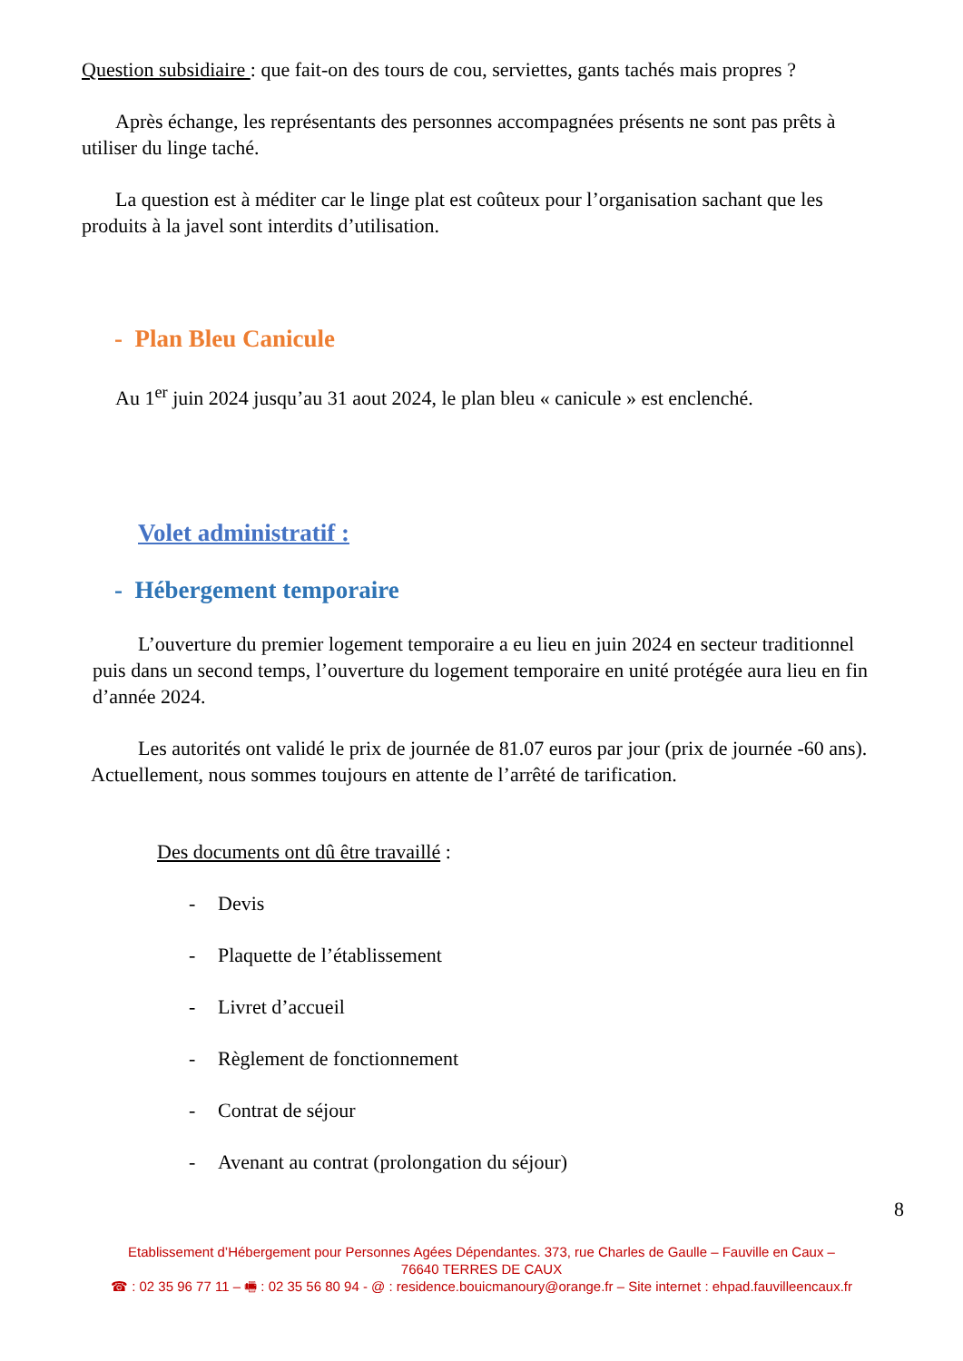Question subsidiaire : que fait-on des tours de cou, serviettes, gants tachés mais propres ?
Après échange, les représentants des personnes accompagnées présents ne sont pas prêts à utiliser du linge taché.
La question est à méditer car le linge plat est coûteux pour l’organisation sachant que les produits à la javel sont interdits d’utilisation.
- Plan Bleu Canicule
Au 1<sup>er</sup> juin 2024 jusqu’au 31 aout 2024, le plan bleu « canicule » est enclenché.
Volet administratif :
- Hébergement temporaire
L’ouverture du premier logement temporaire a eu lieu en juin 2024 en secteur traditionnel puis dans un second temps, l’ouverture du logement temporaire en unité protégée aura lieu en fin d’année 2024.
Les autorités ont validé le prix de journée de 81.07 euros par jour (prix de journée -60 ans). Actuellement, nous sommes toujours en attente de l’arrêté de tarification.
Des documents ont dû être travaillé :
- Devis
- Plaquette de l’établissement
- Livret d’accueil
- Règlement de fonctionnement
- Contrat de séjour
- Avenant au contrat (prolongation du séjour)
8
Etablissement d’Hébergement pour Personnes Agées Dépendantes. 373, rue Charles de Gaulle – Fauville en Caux –
76640 TERRES DE CAUX
☎ : 02 35 96 77 11 – 🖷 : 02 35 56 80 94 - @ : residence.bouicmanoury@orange.fr – Site internet : ehpad.fauvilleencaux.fr